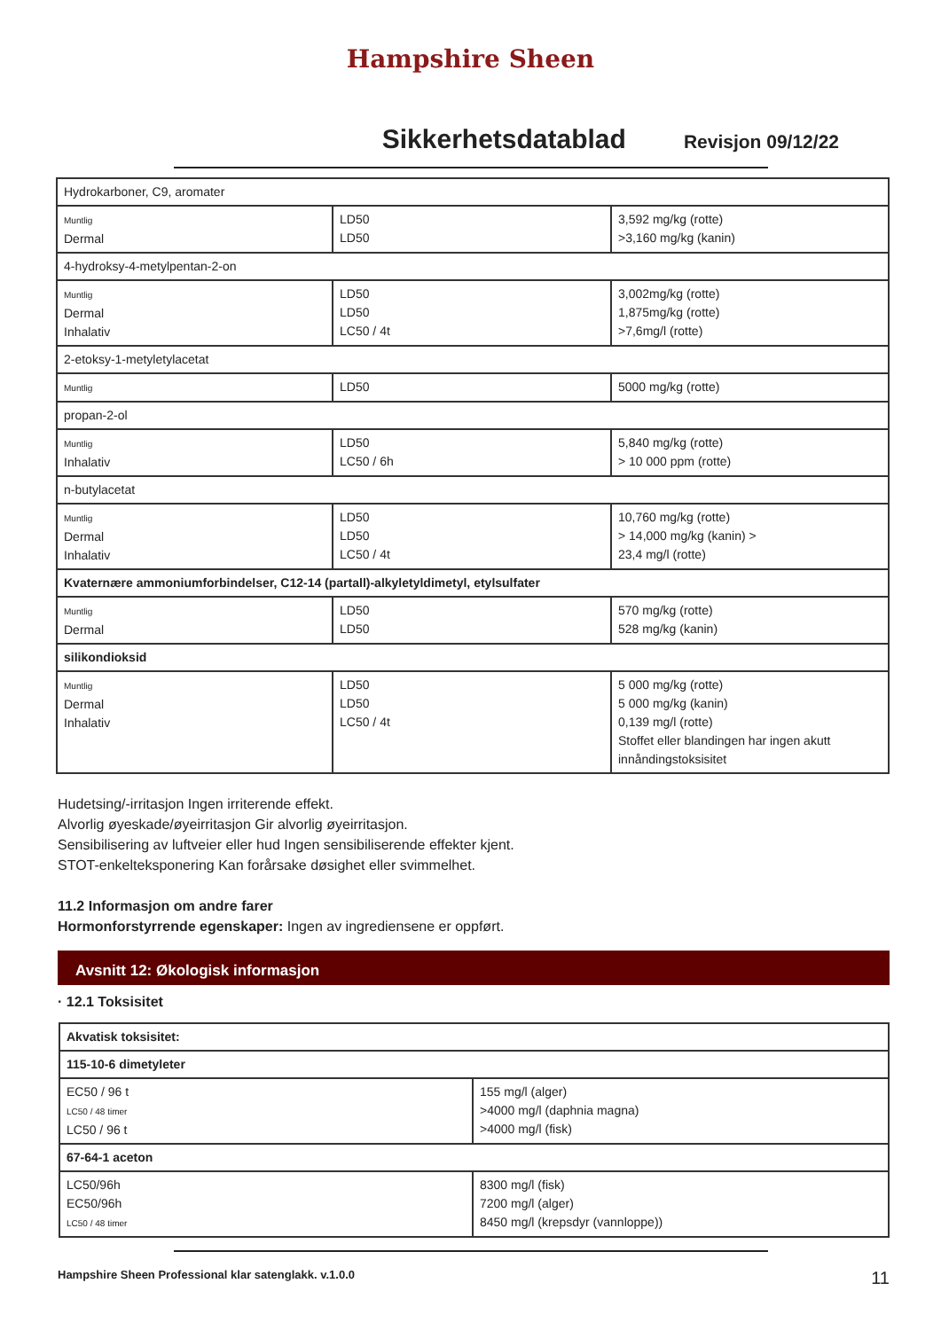Hampshire Sheen
Sikkerhetsdatablad
Revisjon 09/12/22
| Hydrokarboner, C9, aromater | | |
| Muntlig Dermal | LD50 LD50 | 3,592 mg/kg (rotte) >3,160 mg/kg (kanin) |
| 4-hydroksy-4-metylpentan-2-on | | |
| Muntlig Dermal Inhalativ | LD50 LD50 LC50 / 4t | 3,002mg/kg (rotte) 1,875mg/kg (rotte) >7,6mg/l (rotte) |
| 2-etoksy-1-metyletylacetat | | |
| Muntlig | LD50 | 5000 mg/kg (rotte) |
| propan-2-ol | | |
| Muntlig Inhalativ | LD50 LC50 / 6h | 5,840 mg/kg (rotte) > 10 000 ppm (rotte) |
| n-butylacetat | | |
| Muntlig Dermal Inhalativ | LD50 LD50 LC50 / 4t | 10,760 mg/kg (rotte) > 14,000 mg/kg (kanin) > 23,4 mg/l (rotte) |
| Kvaternære ammoniumforbindelser, C12-14 (partall)-alkyletyldimetyl, etylsulfater | | |
| Muntlig Dermal | LD50 LD50 | 570 mg/kg (rotte) 528 mg/kg (kanin) |
| silikondioksid | | |
| Muntlig Dermal Inhalativ | LD50 LD50 LC50 / 4t | 5 000 mg/kg (rotte) 5 000 mg/kg (kanin) 0,139 mg/l (rotte) Stoffet eller blandingen har ingen akutt innåndingstoksisitet |
Hudetsing/-irritasjon Ingen irriterende effekt.
Alvorlig øyeskade/øyeirritasjon Gir alvorlig øyeirritasjon.
Sensibilisering av luftveier eller hud Ingen sensibiliserende effekter kjent.
STOT-enkelteksponering Kan forårsake døsighet eller svimmelhet.
11.2 Informasjon om andre farer
Hormonforstyrrende egenskaper: Ingen av ingrediensene er oppført.
Avsnitt 12: Økologisk informasjon
· 12.1 Toksisitet
| Akvatisk toksisitet: | |
| 115-10-6 dimetyleter | |
| EC50 / 96 t LC50 / 48 timer LC50 / 96 t | 155 mg/l (alger) >4000 mg/l (daphnia magna) >4000 mg/l (fisk) |
| 67-64-1 aceton | |
| LC50/96h EC50/96h LC50 / 48 timer | 8300 mg/l (fisk) 7200 mg/l (alger) 8450 mg/l (krepsdyr (vannloppe)) |
Hampshire Sheen Professional klar satenglakk. v.1.0.0 11